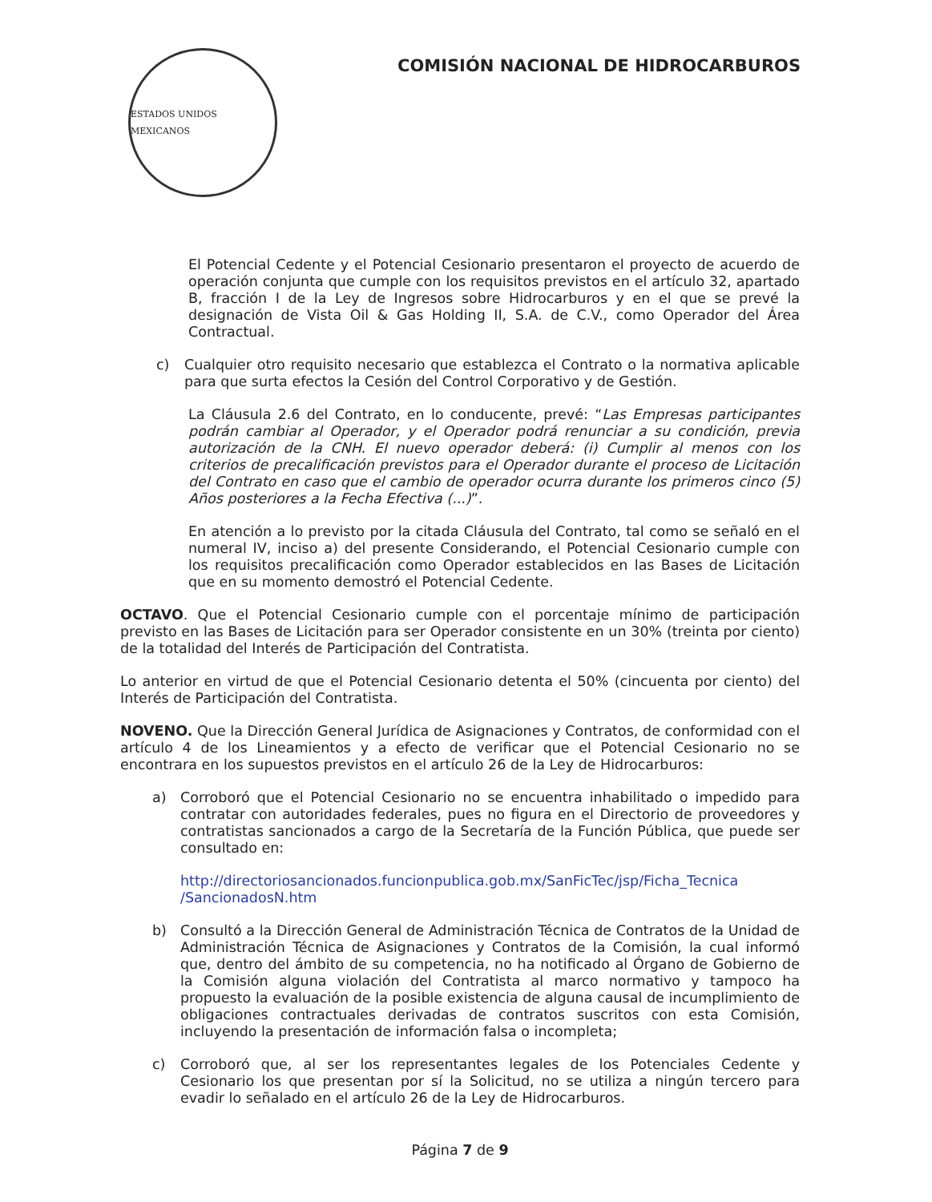ESTADOS UNIDOS MEXICANOS
COMISIÓN NACIONAL DE HIDROCARBUROS
El Potencial Cedente y el Potencial Cesionario presentaron el proyecto de acuerdo de operación conjunta que cumple con los requisitos previstos en el artículo 32, apartado B, fracción I de la Ley de Ingresos sobre Hidrocarburos y en el que se prevé la designación de Vista Oil & Gas Holding II, S.A. de C.V., como Operador del Área Contractual.
c) Cualquier otro requisito necesario que establezca el Contrato o la normativa aplicable para que surta efectos la Cesión del Control Corporativo y de Gestión.
La Cláusula 2.6 del Contrato, en lo conducente, prevé: “Las Empresas participantes podrán cambiar al Operador, y el Operador podrá renunciar a su condición, previa autorización de la CNH. El nuevo operador deberá: (i) Cumplir al menos con los criterios de precalificación previstos para el Operador durante el proceso de Licitación del Contrato en caso que el cambio de operador ocurra durante los primeros cinco (5) Años posteriores a la Fecha Efectiva (...)”.
En atención a lo previsto por la citada Cláusula del Contrato, tal como se señaló en el numeral IV, inciso a) del presente Considerando, el Potencial Cesionario cumple con los requisitos precalificación como Operador establecidos en las Bases de Licitación que en su momento demostró el Potencial Cedente.
OCTAVO. Que el Potencial Cesionario cumple con el porcentaje mínimo de participación previsto en las Bases de Licitación para ser Operador consistente en un 30% (treinta por ciento) de la totalidad del Interés de Participación del Contratista.
Lo anterior en virtud de que el Potencial Cesionario detenta el 50% (cincuenta por ciento) del Interés de Participación del Contratista.
NOVENO. Que la Dirección General Jurídica de Asignaciones y Contratos, de conformidad con el artículo 4 de los Lineamientos y a efecto de verificar que el Potencial Cesionario no se encontrara en los supuestos previstos en el artículo 26 de la Ley de Hidrocarburos:
a) Corroboró que el Potencial Cesionario no se encuentra inhabilitado o impedido para contratar con autoridades federales, pues no figura en el Directorio de proveedores y contratistas sancionados a cargo de la Secretaría de la Función Pública, que puede ser consultado en:
http://directoriosancionados.funcionpublica.gob.mx/SanFicTec/jsp/Ficha_Tecnica /SancionadosN.htm
b) Consultó a la Dirección General de Administración Técnica de Contratos de la Unidad de Administración Técnica de Asignaciones y Contratos de la Comisión, la cual informó que, dentro del ámbito de su competencia, no ha notificado al Órgano de Gobierno de la Comisión alguna violación del Contratista al marco normativo y tampoco ha propuesto la evaluación de la posible existencia de alguna causal de incumplimiento de obligaciones contractuales derivadas de contratos suscritos con esta Comisión, incluyendo la presentación de información falsa o incompleta;
c) Corroboró que, al ser los representantes legales de los Potenciales Cedente y Cesionario los que presentan por sí la Solicitud, no se utiliza a ningún tercero para evadir lo señalado en el artículo 26 de la Ley de Hidrocarburos.
Página 7 de 9